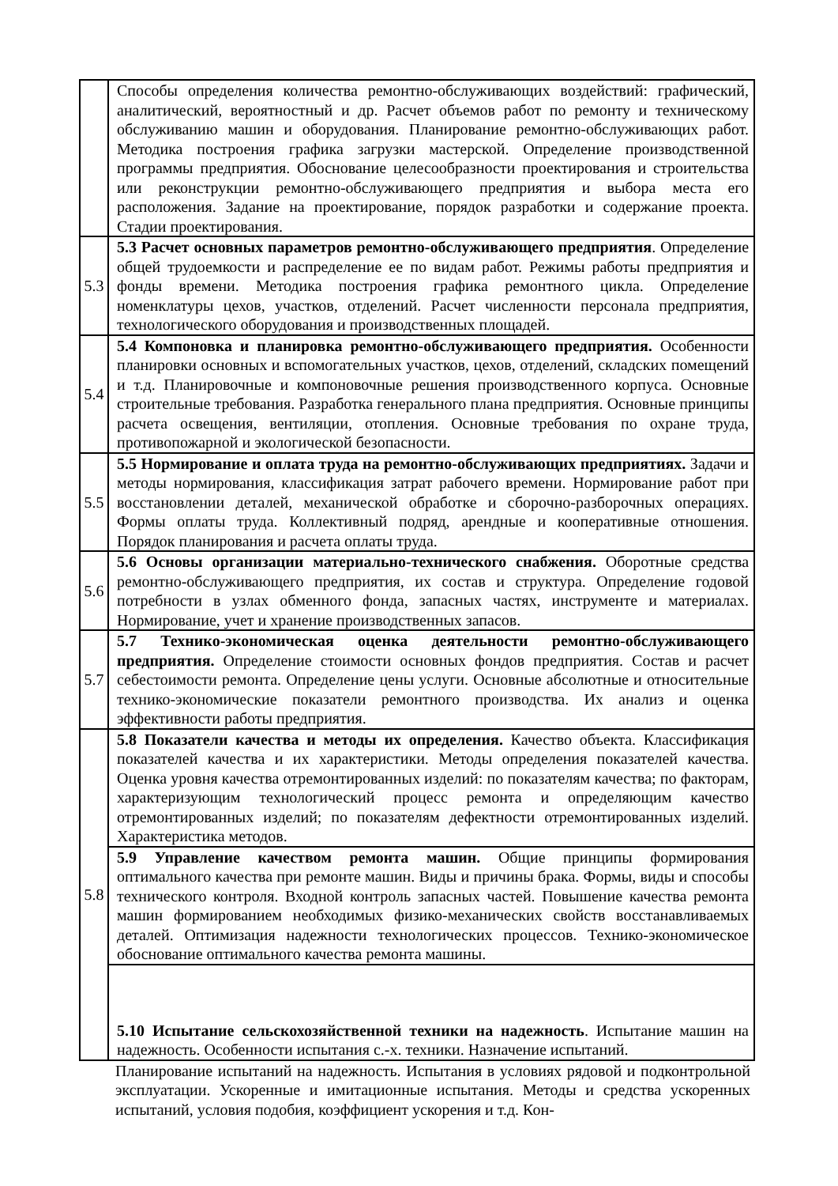| | Способы определения количества ремонтно-обслуживающих воздействий: графический, аналитический, вероятностный и др. Расчет объемов работ по ремонту и техническому обслуживанию машин и оборудования. Планирование ремонтно-обслуживающих работ. Методика построения графика загрузки мастерской. Определение производственной программы предприятия. Обоснование целесообразности проектирования и строительства или реконструкции ремонтно-обслуживающего предприятия и выбора места его расположения. Задание на проектирование, порядок разработки и содержание проекта. Стадии проектирования. |
| 5.3 | 5.3 Расчет основных параметров ремонтно-обслуживающего предприятия . Определение общей трудоемкости и распределение ее по видам работ. Режимы работы предприятия и фонды времени. Методика построения графика ремонтного цикла. Определение номенклатуры цехов, участков, отделений. Расчет численности персонала предприятия, технологического оборудования и производственных площадей. |
| 5.4 | 5.4 Компоновка и планировка ремонтно-обслуживающего предприятия. Особенности планировки основных и вспомогательных участков, цехов, отделений, складских помещений и т.д. Планировочные и компоновочные решения производственного корпуса. Основные строительные требования. Разработка генерального плана предприятия. Основные принципы расчета освещения, вентиляции, отопления. Основные требования по охране труда, противопожарной и экологической безопасности. |
| 5.5 | 5.5 Нормирование и оплата труда на ремонтно-обслуживающих предприятиях. Задачи и методы нормирования, классификация затрат рабочего времени. Нормирование работ при восстановлении деталей, механической обработке и сборочно-разборочных операциях. Формы оплаты труда. Коллективный подряд, арендные и кооперативные отношения. Порядок планирования и расчета оплаты труда. |
| 5.6 | 5.6 Основы организации материально-технического снабжения. Оборотные средства ремонтно-обслуживающего предприятия, их состав и структура. Определение годовой потребности в узлах обменного фонда, запасных частях, инструменте и материалах. Нормирование, учет и хранение производственных запасов. |
| 5.7 | 5.7 Технико-экономическая оценка деятельности ремонтно-обслуживающего предприятия. Определение стоимости основных фондов предприятия. Состав и расчет себестоимости ремонта. Определение цены услуги. Основные абсолютные и относительные технико-экономические показатели ремонтного производства. Их анализ и оценка эффективности работы предприятия. |
| 5.8 | 5.8 Показатели качества и методы их определения. Качество объекта. Классификация показателей качества и их характеристики. Методы определения показателей качества. Оценка уровня качества отремонтированных изделий: по показателям качества; по факторам, характеризующим технологический процесс ремонта и определяющим качество отремонтированных изделий; по показателям дефектности отремонтированных изделий. Характеристика методов. |
| | 5.9 Управление качеством ремонта машин. Общие принципы формирования оптимального качества при ремонте машин. Виды и причины брака. Формы, виды и способы технического контроля. Входной контроль запасных частей. Повышение качества ремонта машин формированием необходимых физико-механических свойств восстанавливаемых деталей. Оптимизация надежности технологических процессов. Технико-экономическое обоснование оптимального качества ремонта машины. |
| | 5.10 Испытание сельскохозяйственной техники на надежность . Испытание машин на надежность. Особенности испытания с.-х. техники. Назначение испытаний. |
Планирование испытаний на надежность. Испытания в условиях рядовой и подконтрольной эксплуатации. Ускоренные и имитационные испытания. Методы и средства ускоренных испытаний, условия подобия, коэффициент ускорения и т.д. Кон-